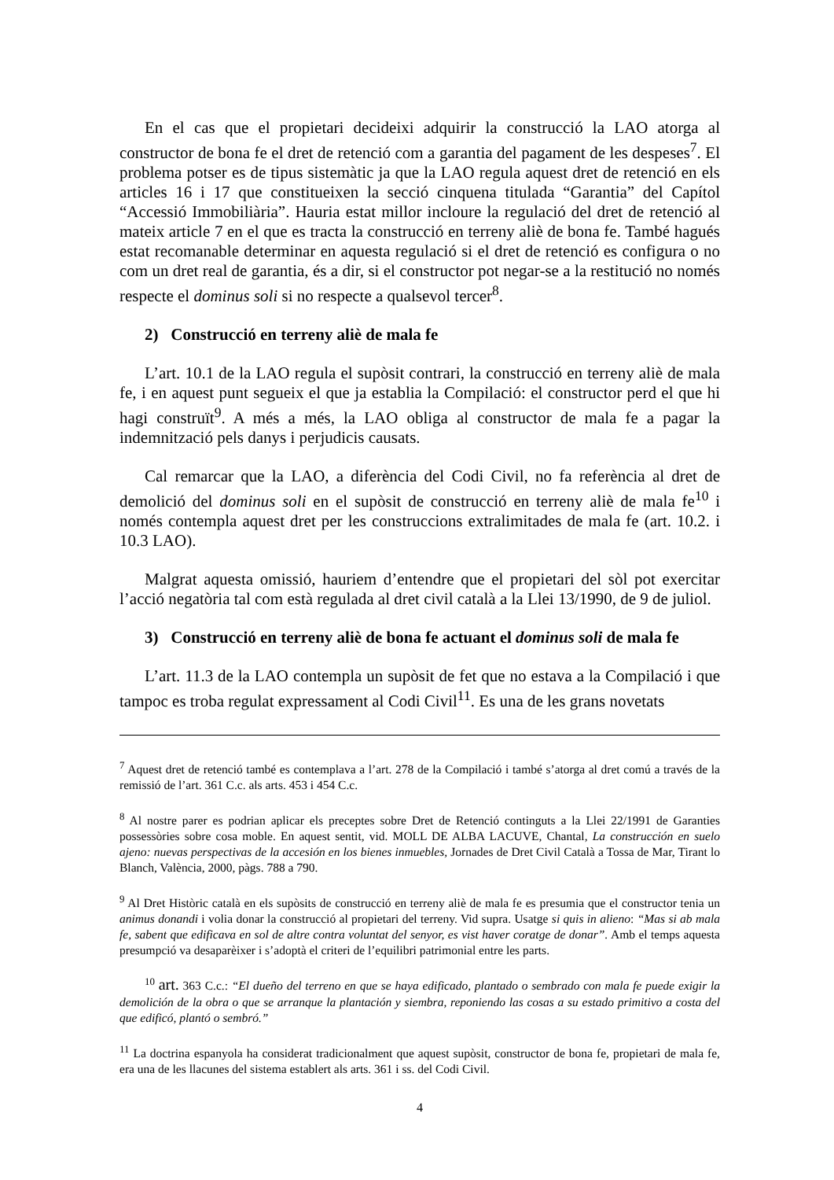En el cas que el propietari decideixi adquirir la construcció la LAO atorga al constructor de bona fe el dret de retenció com a garantia del pagament de les despeses<sup>7</sup>. El problema potser es de tipus sistemàtic ja que la LAO regula aquest dret de retenció en els articles 16 i 17 que constitueixen la secció cinquena titulada “Garantia” del Capítol “Accessió Immobiliària”. Hauria estat millor incloure la regulació del dret de retenció al mateix article 7 en el que es tracta la construcció en terreny aliè de bona fe. També hagués estat recomanable determinar en aquesta regulació si el dret de retenció es configura o no com un dret real de garantia, és a dir, si el constructor pot negar-se a la restitució no només respecte el dominus soli si no respecte a qualsevol tercer<sup>8</sup>.
2) Construcció en terreny aliè de mala fe
L’art. 10.1 de la LAO regula el supòsit contrari, la construcció en terreny aliè de mala fe, i en aquest punt segueix el que ja establia la Compilació: el constructor perd el que hi hagi construït<sup>9</sup>. A més a més, la LAO obliga al constructor de mala fe a pagar la indemnització pels danys i perjudicis causats.
Cal remarcar que la LAO, a diferència del Codi Civil, no fa referència al dret de demolició del dominus soli en el supòsit de construcció en terreny aliè de mala fe<sup>10</sup> i només contempla aquest dret per les construccions extralimitades de mala fe (art. 10.2. i 10.3 LAO).
Malgrat aquesta omissió, hauriem d’entendre que el propietari del sòl pot exercitar l’acció negatòria tal com està regulada al dret civil català a la Llei 13/1990, de 9 de juliol.
3) Construcció en terreny aliè de bona fe actuant el dominus soli de mala fe
L’art. 11.3 de la LAO contempla un supòsit de fet que no estava a la Compilació i que tampoc es troba regulat expressament al Codi Civil<sup>11</sup>. Es una de les grans novetats
<sup>7</sup> Aquest dret de retenció també es contemplava a l’art. 278 de la Compilació i també s’atorga al dret comú a través de la remissió de l’art. 361 C.c. als arts. 453 i 454 C.c.
<sup>8</sup> Al nostre parer es podrian aplicar els preceptes sobre Dret de Retenció continguts a la Llei 22/1991 de Garanties possessòries sobre cosa moble. En aquest sentit, vid. MOLL DE ALBA LACUVE, Chantal, La construcción en suelo ajeno: nuevas perspectivas de la accesión en los bienes inmuebles, Jornades de Dret Civil Català a Tossa de Mar, Tirant lo Blanch, València, 2000, pàgs. 788 a 790.
<sup>9</sup> Al Dret Històric català en els supòsits de construcció en terreny aliè de mala fe es presumia que el constructor tenia un animus donandi i volia donar la construcció al propietari del terreny. Vid supra. Usatge si quis in alieno: “Mas si ab mala fe, sabent que edificava en sol de altre contra voluntat del senyor, es vist haver coratge de donar”. Amb el temps aquesta presumpció va desaparèixer i s’adoptà el criteri de l’equilibri patrimonial entre les parts.
<sup>10</sup> art. 363 C.c.: “El dueño del terreno en que se haya edificado, plantado o sembrado con mala fe puede exigir la demolición de la obra o que se arranque la plantación y siembra, reponiendo las cosas a su estado primitivo a costa del que edificó, plantó o sembró.”
<sup>11</sup> La doctrina espanyola ha considerat tradicionalment que aquest supòsit, constructor de bona fe, propietari de mala fe, era una de les llacunes del sistema establert als arts. 361 i ss. del Codi Civil.
4